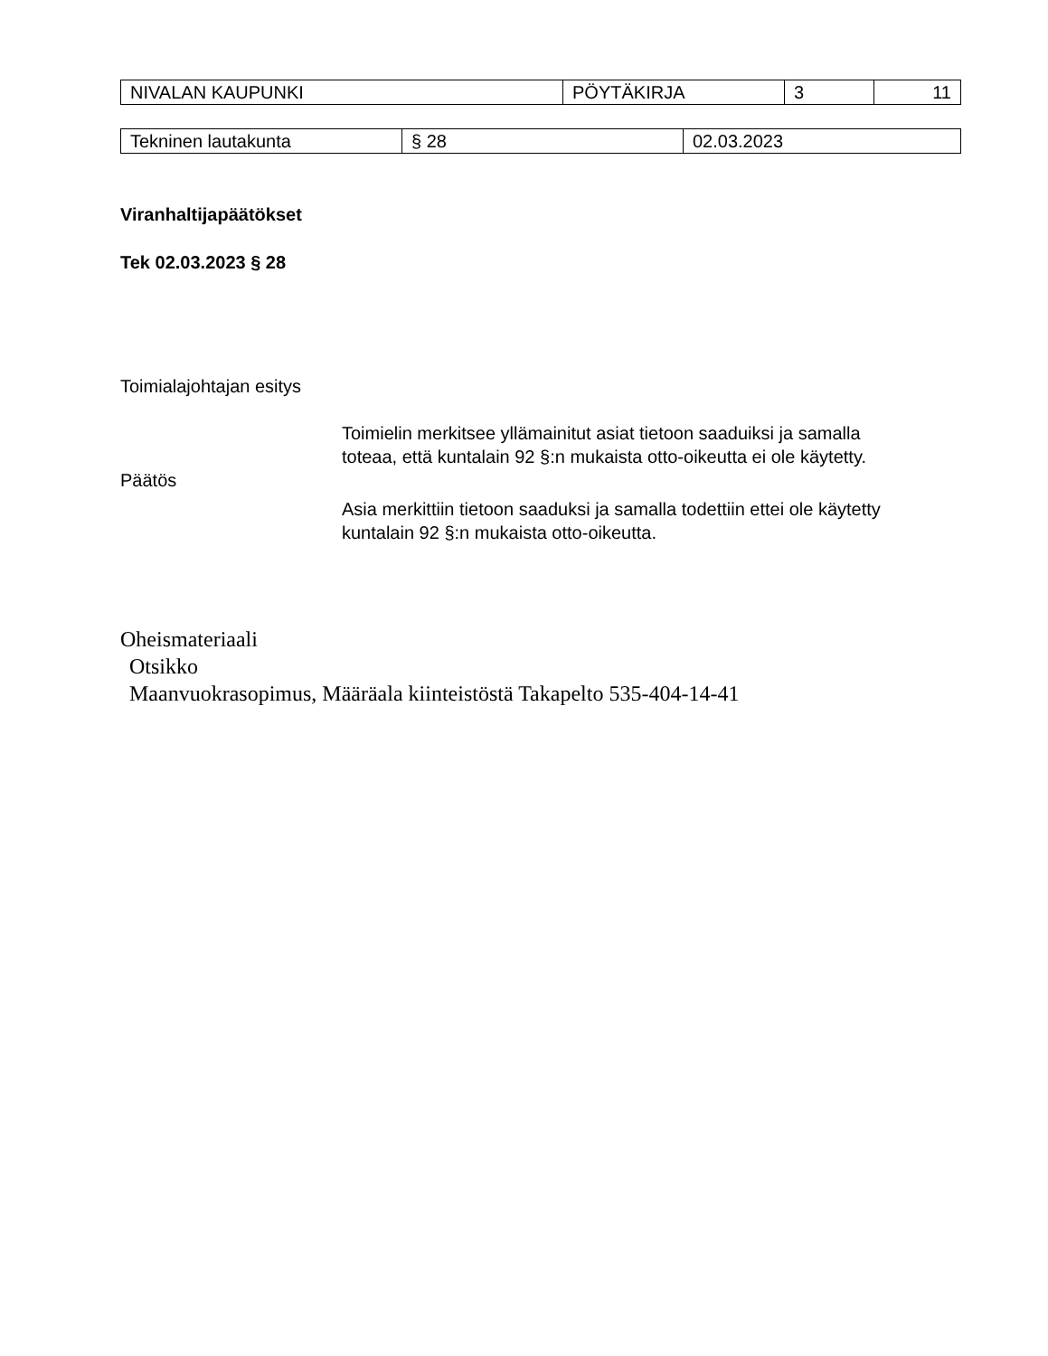| NIVALAN KAUPUNKI | PÖYTÄKIRJA | 3 | 11 |
| Tekninen lautakunta | § 28 | 02.03.2023 |
Viranhaltijapäätökset
Tek 02.03.2023 § 28
Toimialajohtajan esitys
Toimielin merkitsee yllämainitut asiat tietoon saaduiksi ja samalla toteaa, että kuntalain 92 §:n mukaista otto-oikeutta ei ole käytetty.
Päätös
Asia merkittiin tietoon saaduksi ja samalla todettiin ettei ole käytetty kuntalain 92 §:n mukaista otto-oikeutta.
Oheismateriaali
Otsikko
Maanvuokrasopimus, Määräala kiinteistöstä Takapelto 535-404-14-41